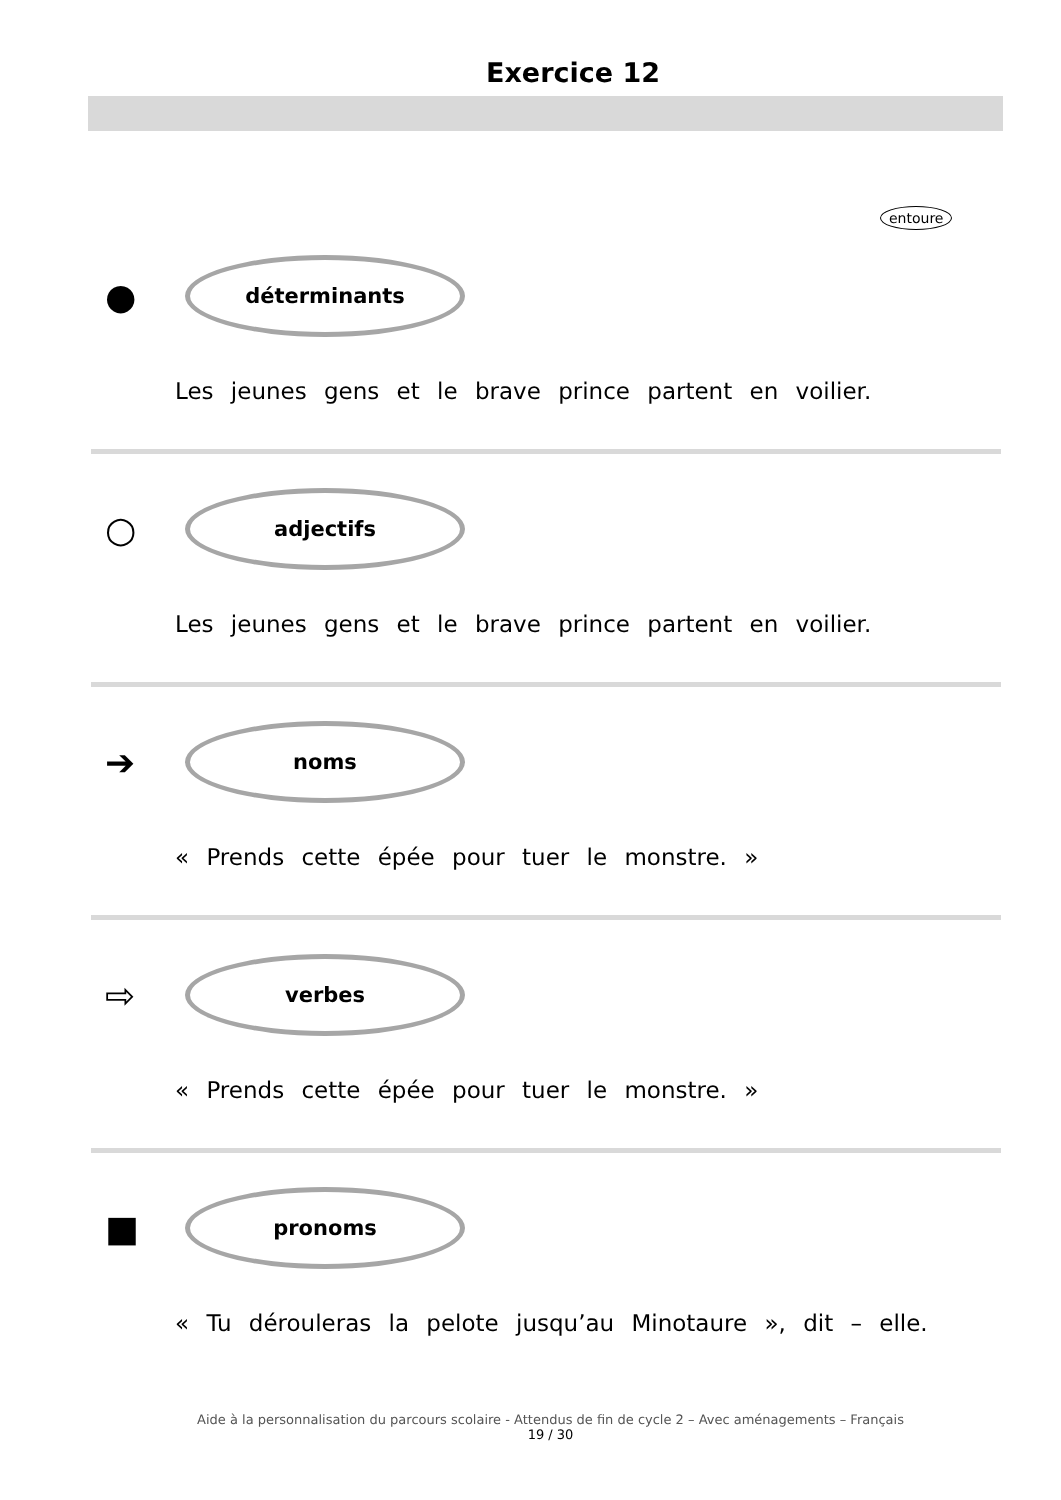Exercice 12
entoure
●
déterminants
Les jeunes gens et le brave prince partent en voilier.
○
adjectifs
Les jeunes gens et le brave prince partent en voilier.
➔
noms
« Prends cette épée pour tuer le monstre. »
⇨
verbes
« Prends cette épée pour tuer le monstre. »
■
pronoms
« Tu dérouleras la pelote jusqu’au Minotaure », dit – elle.
Aide à la personnalisation du parcours scolaire - Attendus de fin de cycle 2 – Avec aménagements – Français
19 / 30